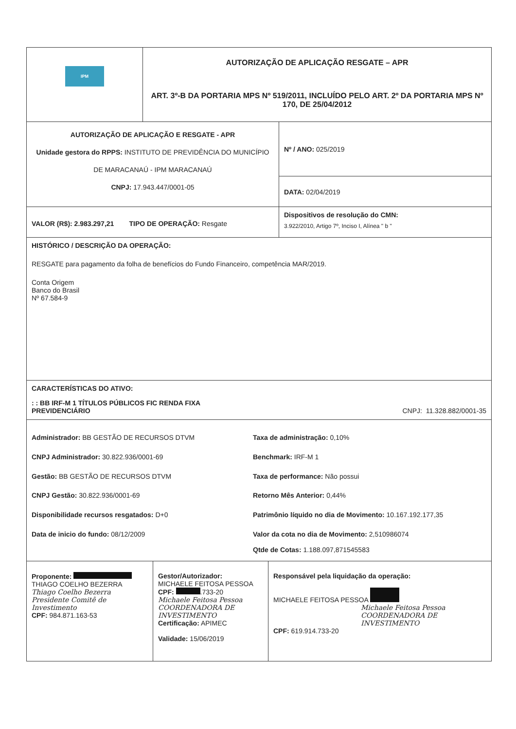IPM
AUTORIZAÇÃO DE APLICAÇÃO RESGATE – APR
ART. 3º-B DA PORTARIA MPS Nº 519/2011, INCLUÍDO PELO ART. 2º DA PORTARIA MPS Nº 170, DE 25/04/2012
AUTORIZAÇÃO DE APLICAÇÃO E RESGATE - APR
Unidade gestora do RPPS: INSTITUTO DE PREVIDÊNCIA DO MUNICÍPIO DE MARACANAÚ - IPM MARACANAÚ
CNPJ: 17.943.447/0001-05
Nº / ANO: 025/2019
DATA: 02/04/2019
VALOR (R$): 2.983.297,21 TIPO DE OPERAÇÃO: Resgate
Dispositivos de resolução do CMN:
3.922/2010, Artigo 7º, Inciso I, Alínea " b "
HISTÓRICO / DESCRIÇÃO DA OPERAÇÃO:
RESGATE para pagamento da folha de benefícios do Fundo Financeiro, competência MAR/2019.
Conta Origem
Banco do Brasil
Nº 67.584-9
CARACTERÍSTICAS DO ATIVO:
: : BB IRF-M 1 TÍTULOS PÚBLICOS FIC RENDA FIXA
PREVIDENCIÁRIO CNPJ: 11.328.882/0001-35
Administrador: BB GESTÃO DE RECURSOS DTVM
Taxa de administração: 0,10%
CNPJ Administrador: 30.822.936/0001-69
Benchmark: IRF-M 1
Gestão: BB GESTÃO DE RECURSOS DTVM
Taxa de performance: Não possui
CNPJ Gestão: 30.822.936/0001-69
Retorno Mês Anterior: 0,44%
Disponibilidade recursos resgatados: D+0
Patrimônio líquido no dia de Movimento: 10.167.192.177,35
Data de inicio do fundo: 08/12/2009
Valor da cota no dia de Movimento: 2,510986074
Qtde de Cotas: 1.188.097,871545583
Proponente:
THIAGO COELHO BEZERRA
Thiago Coelho Bezerra
Presidente Comitê de Investimento
CPF: 984.871.163-53
Gestor/Autorizador:
MICHAELE FEITOSA PESSOA
CPF: .733-20
Michaele Feitosa Pessoa
COORDENADORA DE INVESTIMENTO
Certificação: APIMEC
Validade: 15/06/2019
Responsável pela liquidação da operação:
MICHAELE FEITOSA PESSOA
Michaele Feitosa Pessoa
COORDENADORA DE INVESTIMENTO
CPF: 619.914.733-20